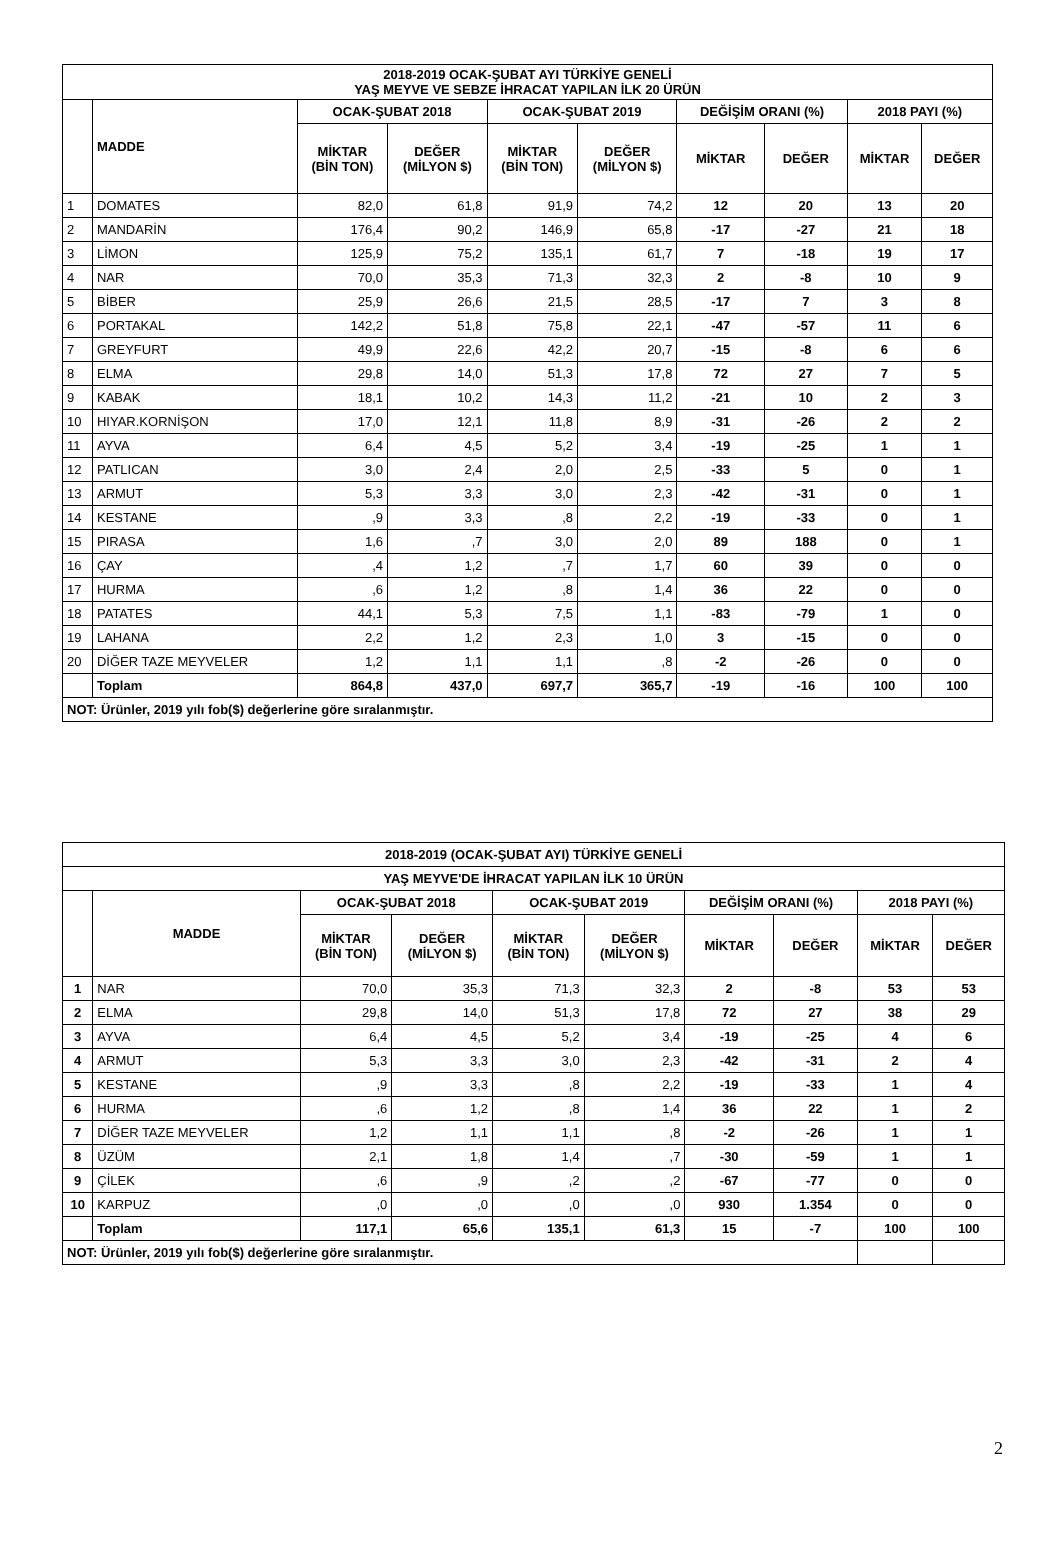| 2018-2019 OCAK-ŞUBAT AYI TÜRKİYE GENELİ YAŞ MEYVE VE SEBZE İHRACAT YAPILAN İLK 20 ÜRÜN | | | | | | | | | |
| --- | --- | --- | --- | --- | --- | --- | --- | --- | --- |
| | MADDE | OCAK-ŞUBAT 2018 | | OCAK-ŞUBAT 2019 | | DEĞİŞİM ORANI (%) | | 2018 PAYI (%) | |
| | | MİKTAR (BİN TON) | DEĞER (MİLYON $) | MİKTAR (BİN TON) | DEĞER (MİLYON $) | MİKTAR | DEĞER | MİKTAR | DEĞER |
| 1 | DOMATES | 82,0 | 61,8 | 91,9 | 74,2 | 12 | 20 | 13 | 20 |
| 2 | MANDARİN | 176,4 | 90,2 | 146,9 | 65,8 | -17 | -27 | 21 | 18 |
| 3 | LİMON | 125,9 | 75,2 | 135,1 | 61,7 | 7 | -18 | 19 | 17 |
| 4 | NAR | 70,0 | 35,3 | 71,3 | 32,3 | 2 | -8 | 10 | 9 |
| 5 | BİBER | 25,9 | 26,6 | 21,5 | 28,5 | -17 | 7 | 3 | 8 |
| 6 | PORTAKAL | 142,2 | 51,8 | 75,8 | 22,1 | -47 | -57 | 11 | 6 |
| 7 | GREYFURT | 49,9 | 22,6 | 42,2 | 20,7 | -15 | -8 | 6 | 6 |
| 8 | ELMA | 29,8 | 14,0 | 51,3 | 17,8 | 72 | 27 | 7 | 5 |
| 9 | KABAK | 18,1 | 10,2 | 14,3 | 11,2 | -21 | 10 | 2 | 3 |
| 10 | HIYAR.KORNİŞON | 17,0 | 12,1 | 11,8 | 8,9 | -31 | -26 | 2 | 2 |
| 11 | AYVA | 6,4 | 4,5 | 5,2 | 3,4 | -19 | -25 | 1 | 1 |
| 12 | PATLICAN | 3,0 | 2,4 | 2,0 | 2,5 | -33 | 5 | 0 | 1 |
| 13 | ARMUT | 5,3 | 3,3 | 3,0 | 2,3 | -42 | -31 | 0 | 1 |
| 14 | KESTANE | ,9 | 3,3 | ,8 | 2,2 | -19 | -33 | 0 | 1 |
| 15 | PIRASA | 1,6 | ,7 | 3,0 | 2,0 | 89 | 188 | 0 | 1 |
| 16 | ÇAY | ,4 | 1,2 | ,7 | 1,7 | 60 | 39 | 0 | 0 |
| 17 | HURMA | ,6 | 1,2 | ,8 | 1,4 | 36 | 22 | 0 | 0 |
| 18 | PATATES | 44,1 | 5,3 | 7,5 | 1,1 | -83 | -79 | 1 | 0 |
| 19 | LAHANA | 2,2 | 1,2 | 2,3 | 1,0 | 3 | -15 | 0 | 0 |
| 20 | DİĞER TAZE MEYVELER | 1,2 | 1,1 | 1,1 | ,8 | -2 | -26 | 0 | 0 |
| | Toplam | 864,8 | 437,0 | 697,7 | 365,7 | -19 | -16 | 100 | 100 |
| NOT: Ürünler, 2019 yılı fob($) değerlerine göre sıralanmıştır. | | | | | | | | | |
| 2018-2019 (OCAK-ŞUBAT AYI) TÜRKİYE GENELİ | | | | | | | | | |
| --- | --- | --- | --- | --- | --- | --- | --- | --- | --- |
| YAŞ MEYVE'DE İHRACAT YAPILAN İLK 10 ÜRÜN | | | | | | | | | |
| | MADDE | OCAK-ŞUBAT 2018 | | OCAK-ŞUBAT 2019 | | DEĞİŞİM ORANI (%) | | 2018 PAYI (%) | |
| | | MİKTAR (BİN TON) | DEĞER (MİLYON $) | MİKTAR (BİN TON) | DEĞER (MİLYON $) | MİKTAR | DEĞER | MİKTAR | DEĞER |
| 1 | NAR | 70,0 | 35,3 | 71,3 | 32,3 | 2 | -8 | 53 | 53 |
| 2 | ELMA | 29,8 | 14,0 | 51,3 | 17,8 | 72 | 27 | 38 | 29 |
| 3 | AYVA | 6,4 | 4,5 | 5,2 | 3,4 | -19 | -25 | 4 | 6 |
| 4 | ARMUT | 5,3 | 3,3 | 3,0 | 2,3 | -42 | -31 | 2 | 4 |
| 5 | KESTANE | ,9 | 3,3 | ,8 | 2,2 | -19 | -33 | 1 | 4 |
| 6 | HURMA | ,6 | 1,2 | ,8 | 1,4 | 36 | 22 | 1 | 2 |
| 7 | DİĞER TAZE MEYVELER | 1,2 | 1,1 | 1,1 | ,8 | -2 | -26 | 1 | 1 |
| 8 | ÜZÜM | 2,1 | 1,8 | 1,4 | ,7 | -30 | -59 | 1 | 1 |
| 9 | ÇİLEK | ,6 | ,9 | ,2 | ,2 | -67 | -77 | 0 | 0 |
| 10 | KARPUZ | ,0 | ,0 | ,0 | ,0 | 930 | 1.354 | 0 | 0 |
| | Toplam | 117,1 | 65,6 | 135,1 | 61,3 | 15 | -7 | 100 | 100 |
| NOT: Ürünler, 2019 yılı fob($) değerlerine göre sıralanmıştır. | | | | | | | | | |
2